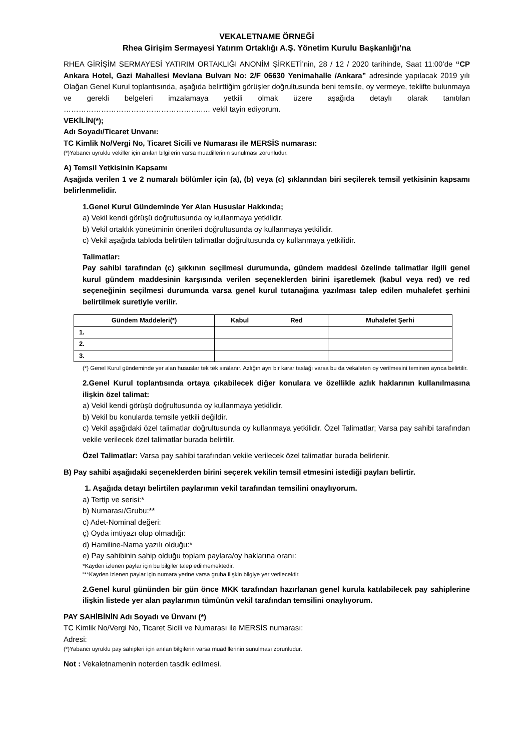VEKALETNAME ÖRNEĞİ
Rhea Girişim Sermayesi Yatırım Ortaklığı A.Ş. Yönetim Kurulu Başkanlığı’na
RHEA GİRİŞİM SERMAYESİ YATIRIM ORTAKLIĞI ANONİM ŞİRKETİ’nin, 28 / 12 / 2020 tarihinde, Saat 11:00’de “CP Ankara Hotel, Gazi Mahallesi Mevlana Bulvarı No: 2/F 06630 Yenimahalle /Ankara” adresinde yapılacak 2019 yılı Olağan Genel Kurul toplantısında, aşağıda belirttiğim görüşler doğrultusunda beni temsile, oy vermeye, teklifte bulunmaya ve gerekli belgeleri imzalamaya yetkili olmak üzere aşağıda detaylı olarak tanıtılan ………………………………………………..… vekil tayin ediyorum.
VEKİLİN(*);
Adı Soyadı/Ticaret Unvanı:
TC Kimlik No/Vergi No, Ticaret Sicili ve Numarası ile MERSİS numarası:
(*)Yabancı uyruklu vekiller için anılan bilgilerin varsa muadillerinin sunulması zorunludur.
A) Temsil Yetkisinin Kapsamı
Aşağıda verilen 1 ve 2 numaralı bölümler için (a), (b) veya (c) şıklarından biri seçilerek temsil yetkisinin kapsamı belirlenmelidir.
1.Genel Kurul Gündeminde Yer Alan Hususlar Hakkında;
a) Vekil kendi görüşü doğrultusunda oy kullanmaya yetkilidir.
b) Vekil ortaklık yönetiminin önerileri doğrultusunda oy kullanmaya yetkilidir.
c) Vekil aşağıda tabloda belirtilen talimatlar doğrultusunda oy kullanmaya yetkilidir.
Talimatlar:
Pay sahibi tarafından (c) şıkkının seçilmesi durumunda, gündem maddesi özelinde talimatlar ilgili genel kurul gündem maddesinin karşısında verilen seçeneklerden birini işaretlemek (kabul veya red) ve red seçeneğinin seçilmesi durumunda varsa genel kurul tutanağına yazılması talep edilen muhalefet şerhini belirtilmek suretiyle verilir.
| Gündem Maddeleri(*) | Kabul | Red | Muhalefet Şerhi |
| --- | --- | --- | --- |
| 1. | | | |
| 2. | | | |
| 3. | | | |
(*) Genel Kurul gündeminde yer alan hususlar tek tek sıralanır. Azlığın ayrı bir karar taslağı varsa bu da vekaleten oy verilmesini teminen ayrıca belirtilir.
2.Genel Kurul toplantısında ortaya çıkabilecek diğer konulara ve özellikle azlık haklarının kullanılmasına ilişkin özel talimat:
a) Vekil kendi görüşü doğrultusunda oy kullanmaya yetkilidir.
b) Vekil bu konularda temsile yetkili değildir.
c) Vekil aşağıdaki özel talimatlar doğrultusunda oy kullanmaya yetkilidir. Özel Talimatlar; Varsa pay sahibi tarafından vekile verilecek özel talimatlar burada belirtilir.
Özel Talimatlar: Varsa pay sahibi tarafından vekile verilecek özel talimatlar burada belirlenir.
B) Pay sahibi aşağıdaki seçeneklerden birini seçerek vekilin temsil etmesini istediği payları belirtir.
1. Aşağıda detayı belirtilen paylarımın vekil tarafından temsilini onaylıyorum.
a) Tertip ve serisi:*
b) Numarası/Grubu:**
c) Adet-Nominal değeri:
ç) Oyda imtiyazı olup olmadığı:
d) Hamiline-Nama yazılı olduğu:*
e) Pay sahibinin sahip olduğu toplam paylara/oy haklarına oranı:
*Kayden izlenen paylar için bu bilgiler talep edilmemektedir.
“**Kayden izlenen paylar için numara yerine varsa gruba ilişkin bilgiye yer verilecektir.
2.Genel kurul gününden bir gün önce MKK tarafından hazırlanan genel kurula katılabilecek pay sahiplerine ilişkin listede yer alan paylarımın tümünün vekil tarafından temsilini onaylıyorum.
PAY SAHİBİNİN Adı Soyadı ve Ünvanı (*)
TC Kimlik No/Vergi No, Ticaret Sicili ve Numarası ile MERSİS numarası:
Adresi:
(*)Yabancı uyruklu pay sahipleri için anılan bilgilerin varsa muadillerinin sunulması zorunludur.
Not : Vekaletnamenin noterden tasdik edilmesi.